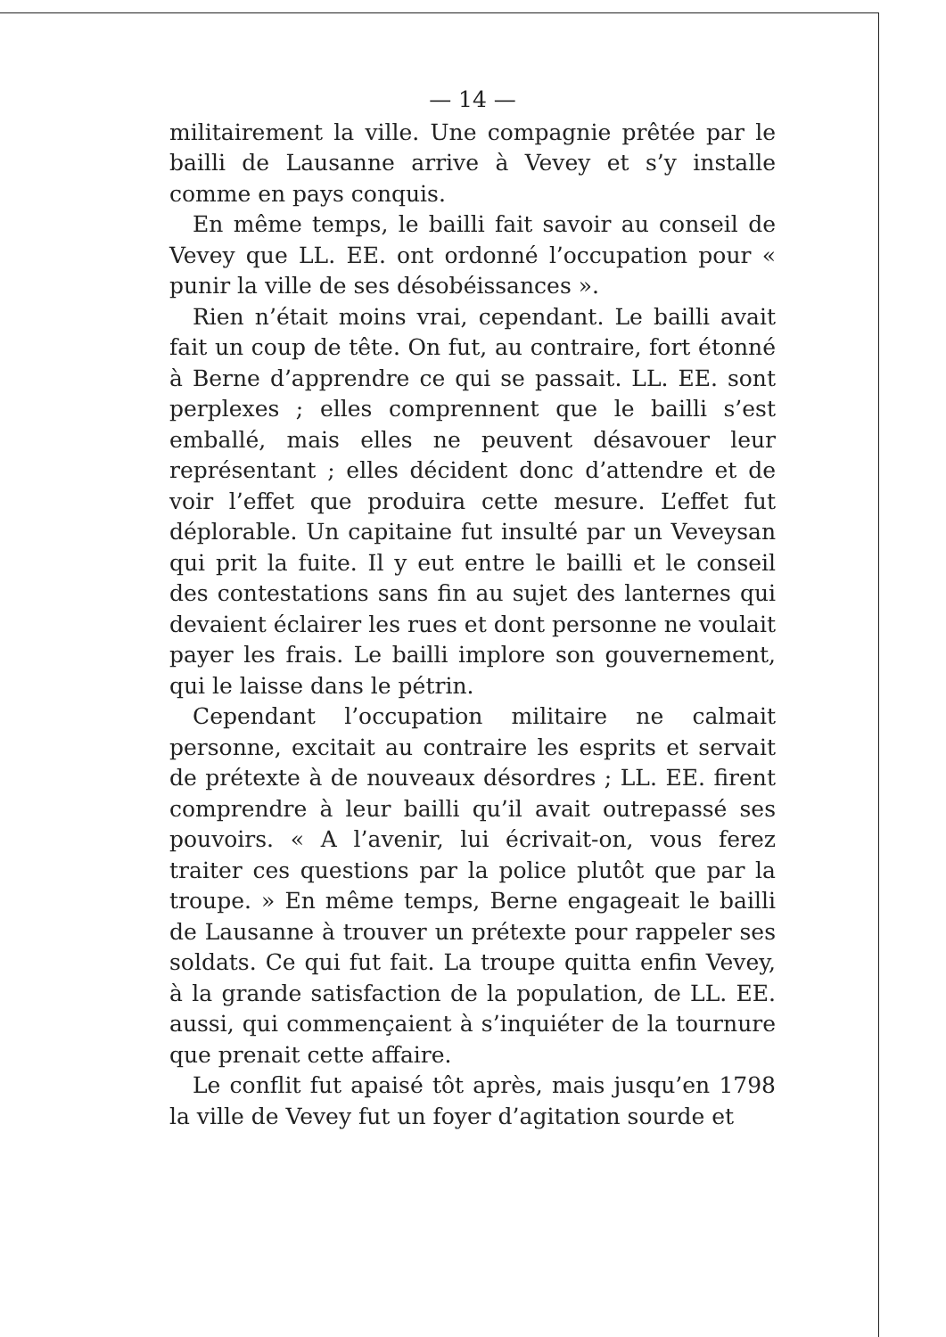— 14 —
militairement la ville. Une compagnie prêtée par le bailli de Lausanne arrive à Vevey et s’y installe comme en pays conquis.
En même temps, le bailli fait savoir au conseil de Vevey que LL. EE. ont ordonné l’occupation pour « punir la ville de ses désobéissances ».
Rien n’était moins vrai, cependant. Le bailli avait fait un coup de tête. On fut, au contraire, fort étonné à Berne d’apprendre ce qui se passait. LL. EE. sont perplexes ; elles comprennent que le bailli s’est emballé, mais elles ne peuvent désavouer leur représentant ; elles décident donc d’attendre et de voir l’effet que produira cette mesure. L’effet fut déplorable. Un capitaine fut insulté par un Veveysan qui prit la fuite. Il y eut entre le bailli et le conseil des contestations sans fin au sujet des lanternes qui devaient éclairer les rues et dont personne ne voulait payer les frais. Le bailli implore son gouvernement, qui le laisse dans le pétrin.
Cependant l’occupation militaire ne calmait personne, excitait au contraire les esprits et servait de prétexte à de nouveaux désordres ; LL. EE. firent comprendre à leur bailli qu’il avait outrepassé ses pouvoirs. « A l’avenir, lui écrivait-on, vous ferez traiter ces questions par la police plutôt que par la troupe. » En même temps, Berne engageait le bailli de Lausanne à trouver un prétexte pour rappeler ses soldats. Ce qui fut fait. La troupe quitta enfin Vevey, à la grande satisfaction de la population, de LL. EE. aussi, qui commençaient à s’inquiéter de la tournure que prenait cette affaire.
Le conflit fut apaisé tôt après, mais jusqu’en 1798 la ville de Vevey fut un foyer d’agitation sourde et